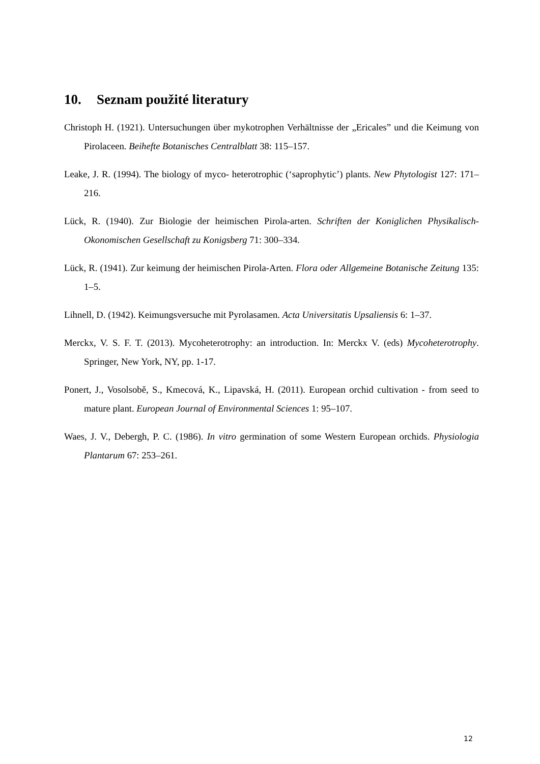10. Seznam použité literatury
Christoph H. (1921). Untersuchungen über mykotrophen Verhältnisse der „Ericales” und die Keimung von Pirolaceen. Beihefte Botanisches Centralblatt 38: 115–157.
Leake, J. R. (1994). The biology of myco- heterotrophic (‘saprophytic’) plants. New Phytologist 127: 171–216.
Lück, R. (1940). Zur Biologie der heimischen Pirola-arten. Schriften der Koniglichen Physikalisch-Okonomischen Gesellschaft zu Konigsberg 71: 300–334.
Lück, R. (1941). Zur keimung der heimischen Pirola-Arten. Flora oder Allgemeine Botanische Zeitung 135: 1–5.
Lihnell, D. (1942). Keimungsversuche mit Pyrolasamen. Acta Universitatis Upsaliensis 6: 1–37.
Merckx, V. S. F. T. (2013). Mycoheterotrophy: an introduction. In: Merckx V. (eds) Mycoheterotrophy. Springer, New York, NY, pp. 1-17.
Ponert, J., Vosolsobě, S., Kmecová, K., Lipavská, H. (2011). European orchid cultivation - from seed to mature plant. European Journal of Environmental Sciences 1: 95–107.
Waes, J. V., Debergh, P. C. (1986). In vitro germination of some Western European orchids. Physiologia Plantarum 67: 253–261.
12